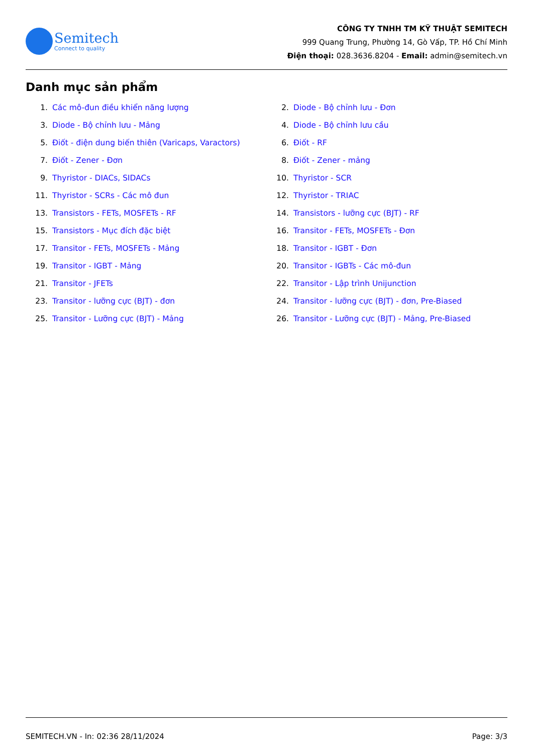Semitech
Connect to quality
CÔNG TY TNHH TM KỸ THUẬT SEMITECH
999 Quang Trung, Phường 14, Gò Vấp, TP. Hồ Chí Minh
Điện thoại: 028.3636.8204 - Email: admin@semitech.vn
Danh mục sản phẩm
1. Các mô-đun điều khiển năng lượng
2. Diode - Bộ chỉnh lưu - Đơn
3. Diode - Bộ chỉnh lưu - Mảng
4. Diode - Bộ chỉnh lưu cầu
5. Điốt - điện dung biến thiên (Varicaps, Varactors)
6. Điốt - RF
7. Điốt - Zener - Đơn
8. Điốt - Zener - mảng
9. Thyristor - DIACs, SIDACs
10. Thyristor - SCR
11. Thyristor - SCRs - Các mô đun
12. Thyristor - TRIAC
13. Transistors - FETs, MOSFETs - RF
14. Transistors - lưỡng cực (BJT) - RF
15. Transistors - Mục đích đặc biệt
16. Transitor - FETs, MOSFETs - Đơn
17. Transitor - FETs, MOSFETs - Mảng
18. Transitor - IGBT - Đơn
19. Transitor - IGBT - Mảng
20. Transitor - IGBTs - Các mô-đun
21. Transitor - JFETs
22. Transitor - Lập trình Unijunction
23. Transitor - lưỡng cực (BJT) - đơn
24. Transitor - lưỡng cực (BJT) - đơn, Pre-Biased
25. Transitor - Lưỡng cực (BJT) - Mảng
26. Transitor - Lưỡng cực (BJT) - Mảng, Pre-Biased
SEMITECH.VN - In: 02:36 28/11/2024 Page: 3/3